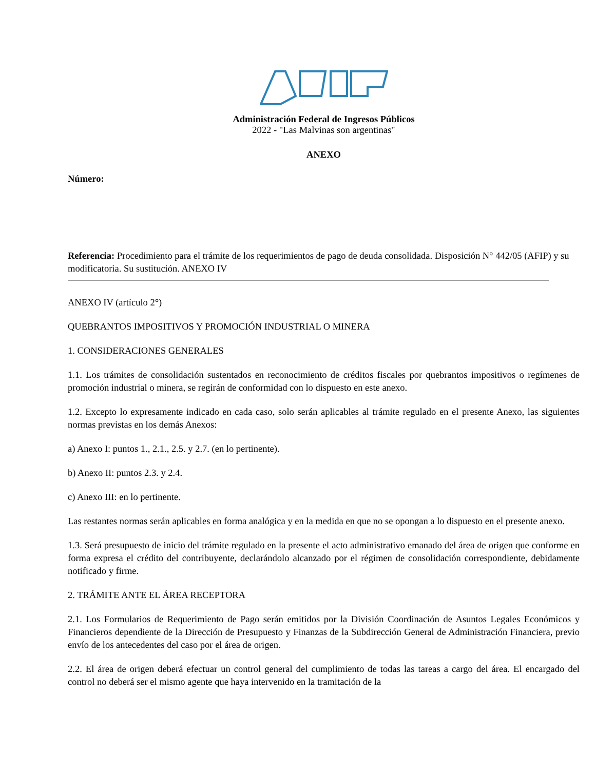Administración Federal de Ingresos Públicos
2022 - "Las Malvinas son argentinas"
ANEXO
Número:
Referencia: Procedimiento para el trámite de los requerimientos de pago de deuda consolidada. Disposición N° 442/05 (AFIP) y su modificatoria. Su sustitución. ANEXO IV
ANEXO IV (artículo 2°)
QUEBRANTOS IMPOSITIVOS Y PROMOCIÓN INDUSTRIAL O MINERA
1. CONSIDERACIONES GENERALES
1.1. Los trámites de consolidación sustentados en reconocimiento de créditos fiscales por quebrantos impositivos o regímenes de promoción industrial o minera, se regirán de conformidad con lo dispuesto en este anexo.
1.2. Excepto lo expresamente indicado en cada caso, solo serán aplicables al trámite regulado en el presente Anexo, las siguientes normas previstas en los demás Anexos:
a) Anexo I: puntos 1., 2.1., 2.5. y 2.7. (en lo pertinente).
b) Anexo II: puntos 2.3. y 2.4.
c) Anexo III: en lo pertinente.
Las restantes normas serán aplicables en forma analógica y en la medida en que no se opongan a lo dispuesto en el presente anexo.
1.3. Será presupuesto de inicio del trámite regulado en la presente el acto administrativo emanado del área de origen que conforme en forma expresa el crédito del contribuyente, declarándolo alcanzado por el régimen de consolidación correspondiente, debidamente notificado y firme.
2. TRÁMITE ANTE EL ÁREA RECEPTORA
2.1. Los Formularios de Requerimiento de Pago serán emitidos por la División Coordinación de Asuntos Legales Económicos y Financieros dependiente de la Dirección de Presupuesto y Finanzas de la Subdirección General de Administración Financiera, previo envío de los antecedentes del caso por el área de origen.
2.2. El área de origen deberá efectuar un control general del cumplimiento de todas las tareas a cargo del área. El encargado del control no deberá ser el mismo agente que haya intervenido en la tramitación de la